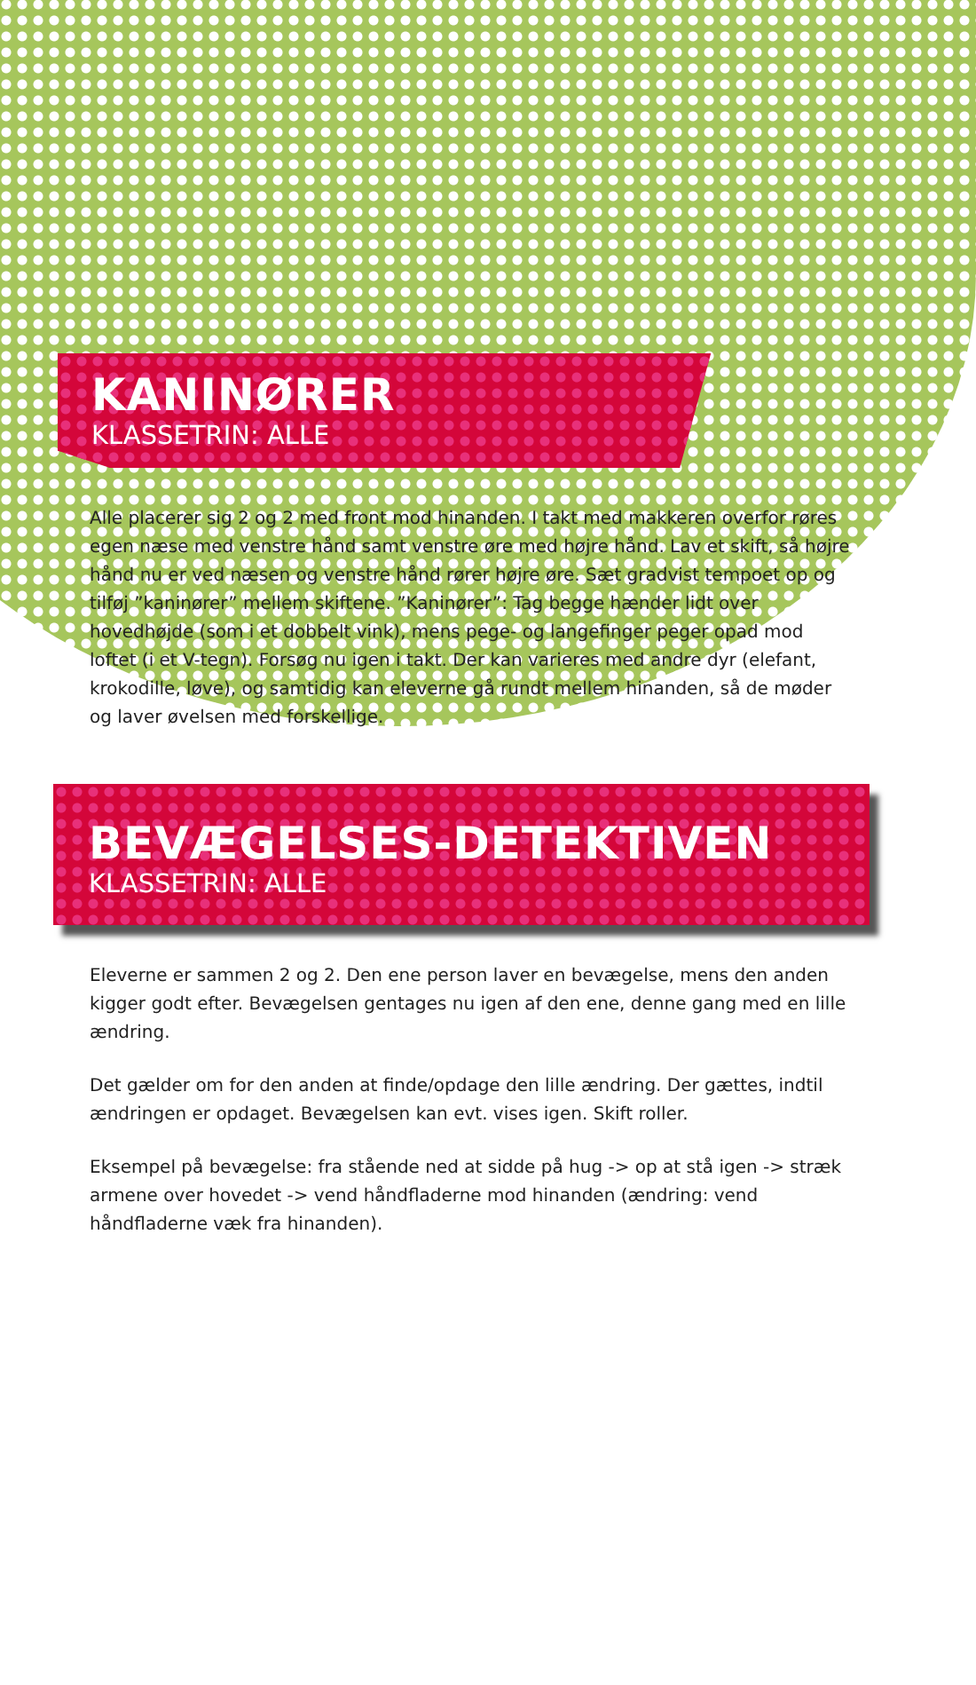KANINØRER
KLASSETRIN: ALLE
Alle placerer sig 2 og 2 med front mod hinanden. I takt med makkeren overfor røres egen næse med venstre hånd samt venstre øre med højre hånd. Lav et skift, så højre hånd nu er ved næsen og venstre hånd rører højre øre. Sæt gradvist tempoet op og tilføj ”kaninører” mellem skiftene. ”Kaninører”: Tag begge hænder lidt over hovedhøjde (som i et dobbelt vink), mens pege- og langefinger peger opad mod loftet (i et V-tegn). Forsøg nu igen i takt. Der kan varieres med andre dyr (elefant, krokodille, løve), og samtidig kan eleverne gå rundt mellem hinanden, så de møder og laver øvelsen med forskellige.
BEVÆGELSES-DETEKTIVEN
KLASSETRIN: ALLE
Eleverne er sammen 2 og 2. Den ene person laver en bevægelse, mens den anden kigger godt efter. Bevægelsen gentages nu igen af den ene, denne gang med en lille ændring.
Det gælder om for den anden at finde/opdage den lille ændring. Der gættes, indtil ændringen er opdaget. Bevægelsen kan evt. vises igen. Skift roller.
Eksempel på bevægelse: fra stående ned at sidde på hug -> op at stå igen -> stræk armene over hovedet -> vend håndfladerne mod hinanden (ændring: vend håndfladerne væk fra hinanden).